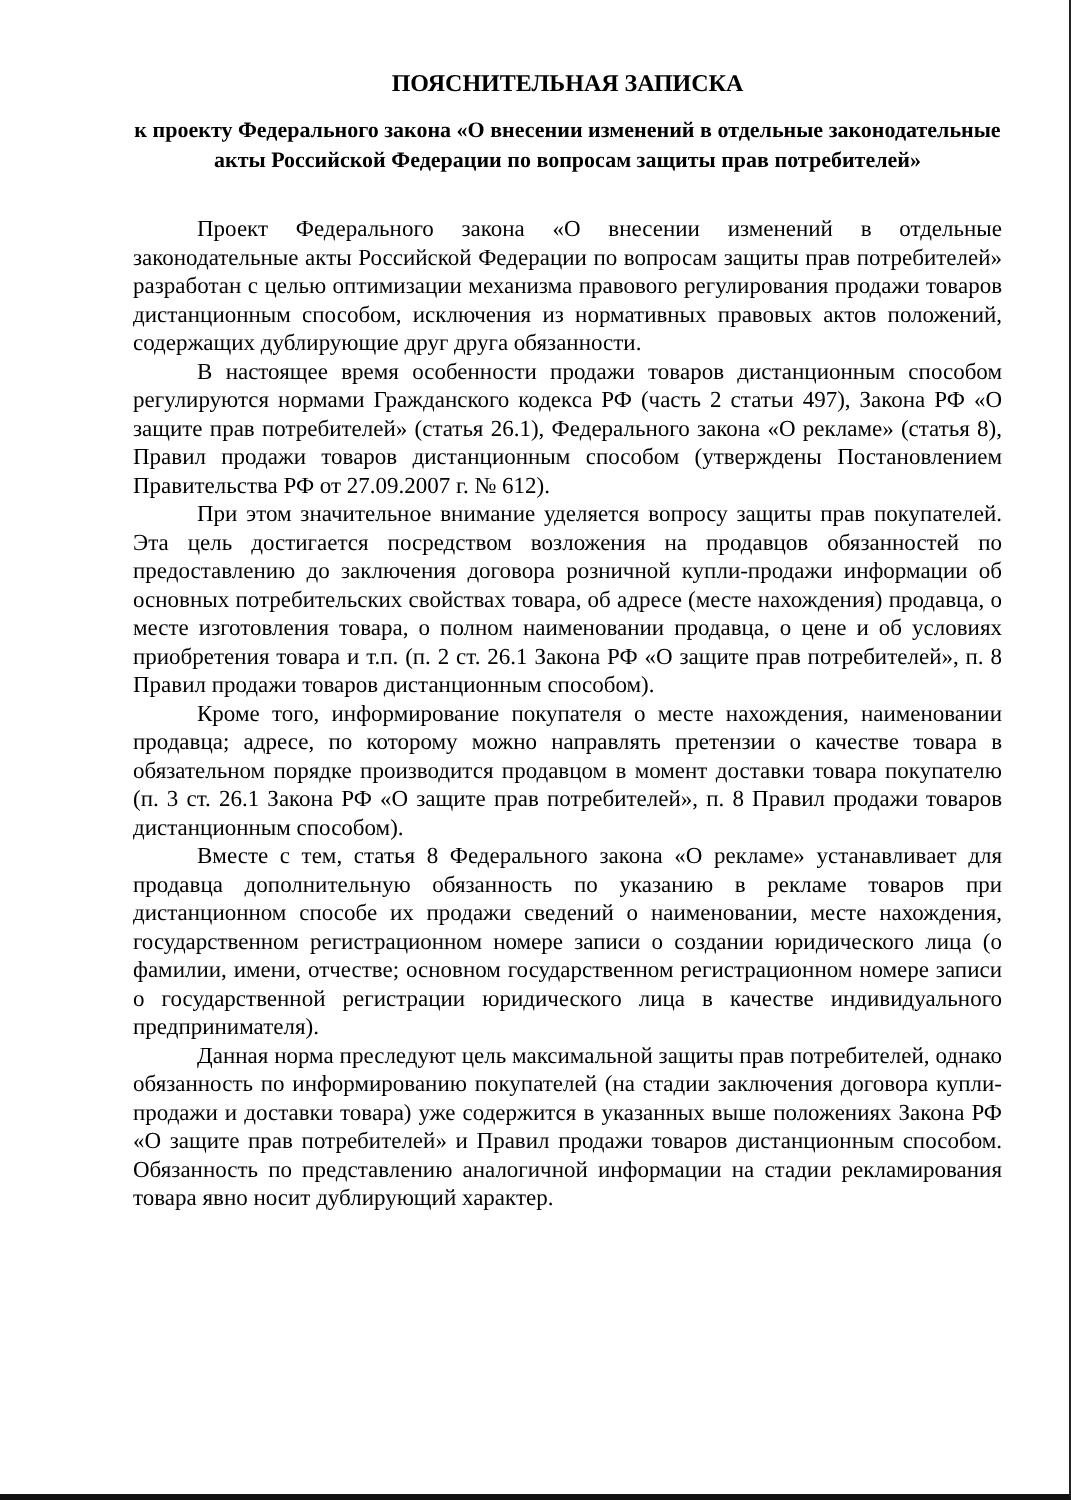ПОЯСНИТЕЛЬНАЯ ЗАПИСКА
к проекту Федерального закона «О внесении изменений в отдельные законодательные акты Российской Федерации по вопросам защиты прав потребителей»
Проект Федерального закона «О внесении изменений в отдельные законодательные акты Российской Федерации по вопросам защиты прав потребителей» разработан с целью оптимизации механизма правового регулирования продажи товаров дистанционным способом, исключения из нормативных правовых актов положений, содержащих дублирующие друг друга обязанности.
В настоящее время особенности продажи товаров дистанционным способом регулируются нормами Гражданского кодекса РФ (часть 2 статьи 497), Закона РФ «О защите прав потребителей» (статья 26.1), Федерального закона «О рекламе» (статья 8), Правил продажи товаров дистанционным способом (утверждены Постановлением Правительства РФ от 27.09.2007 г. № 612).
При этом значительное внимание уделяется вопросу защиты прав покупателей. Эта цель достигается посредством возложения на продавцов обязанностей по предоставлению до заключения договора розничной купли-продажи информации об основных потребительских свойствах товара, об адресе (месте нахождения) продавца, о месте изготовления товара, о полном наименовании продавца, о цене и об условиях приобретения товара и т.п. (п. 2 ст. 26.1 Закона РФ «О защите прав потребителей», п. 8 Правил продажи товаров дистанционным способом).
Кроме того, информирование покупателя о месте нахождения, наименовании продавца; адресе, по которому можно направлять претензии о качестве товара в обязательном порядке производится продавцом в момент доставки товара покупателю (п. 3 ст. 26.1 Закона РФ «О защите прав потребителей», п. 8 Правил продажи товаров дистанционным способом).
Вместе с тем, статья 8 Федерального закона «О рекламе» устанавливает для продавца дополнительную обязанность по указанию в рекламе товаров при дистанционном способе их продажи сведений о наименовании, месте нахождения, государственном регистрационном номере записи о создании юридического лица (о фамилии, имени, отчестве; основном государственном регистрационном номере записи о государственной регистрации юридического лица в качестве индивидуального предпринимателя).
Данная норма преследуют цель максимальной защиты прав потребителей, однако обязанность по информированию покупателей (на стадии заключения договора купли-продажи и доставки товара) уже содержится в указанных выше положениях Закона РФ «О защите прав потребителей» и Правил продажи товаров дистанционным способом. Обязанность по представлению аналогичной информации на стадии рекламирования товара явно носит дублирующий характер.